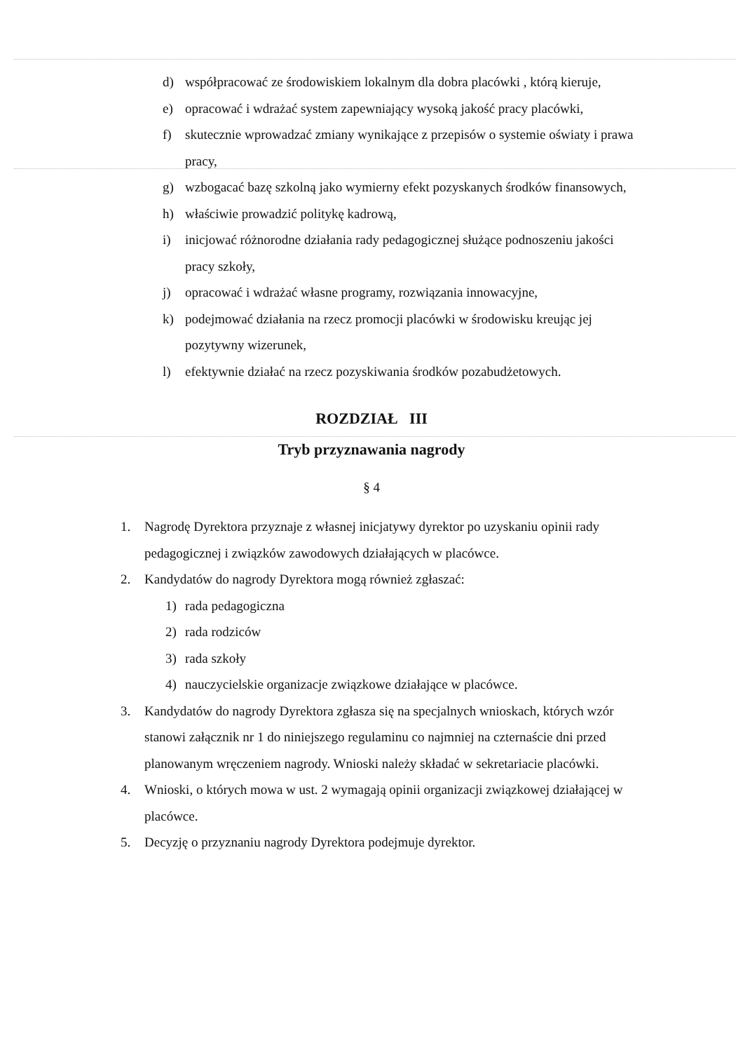d) współpracować ze środowiskiem lokalnym dla dobra placówki , którą kieruje,
e) opracować i wdrażać system zapewniający wysoką jakość pracy placówki,
f) skutecznie wprowadzać zmiany wynikające z przepisów o systemie oświaty i prawa pracy,
g) wzbogacać bazę szkolną jako wymierny efekt pozyskanych środków finansowych,
h) właściwie prowadzić politykę kadrową,
i) inicjować różnorodne działania rady pedagogicznej służące podnoszeniu jakości pracy szkoły,
j) opracować i wdrażać własne programy, rozwiązania innowacyjne,
k) podejmować działania na rzecz promocji placówki w środowisku kreując jej pozytywny wizerunek,
l) efektywnie działać na rzecz pozyskiwania środków pozabudżetowych.
ROZDZIAŁ III
Tryb przyznawania nagrody
§ 4
1. Nagrodę Dyrektora przyznaje z własnej inicjatywy dyrektor po uzyskaniu opinii rady pedagogicznej i związków zawodowych działających w placówce.
2. Kandydatów do nagrody Dyrektora mogą również zgłaszać:
1) rada pedagogiczna
2) rada rodziców
3) rada szkoły
4) nauczycielskie organizacje związkowe działające w placówce.
3. Kandydatów do nagrody Dyrektora zgłasza się na specjalnych wnioskach, których wzór stanowi załącznik nr 1 do niniejszego regulaminu co najmniej na czternaście dni przed planowanym wręczeniem nagrody. Wnioski należy składać w sekretariacie placówki.
4. Wnioski, o których mowa w ust. 2 wymagają opinii organizacji związkowej działającej w placówce.
5. Decyzję o przyznaniu nagrody Dyrektora podejmuje dyrektor.